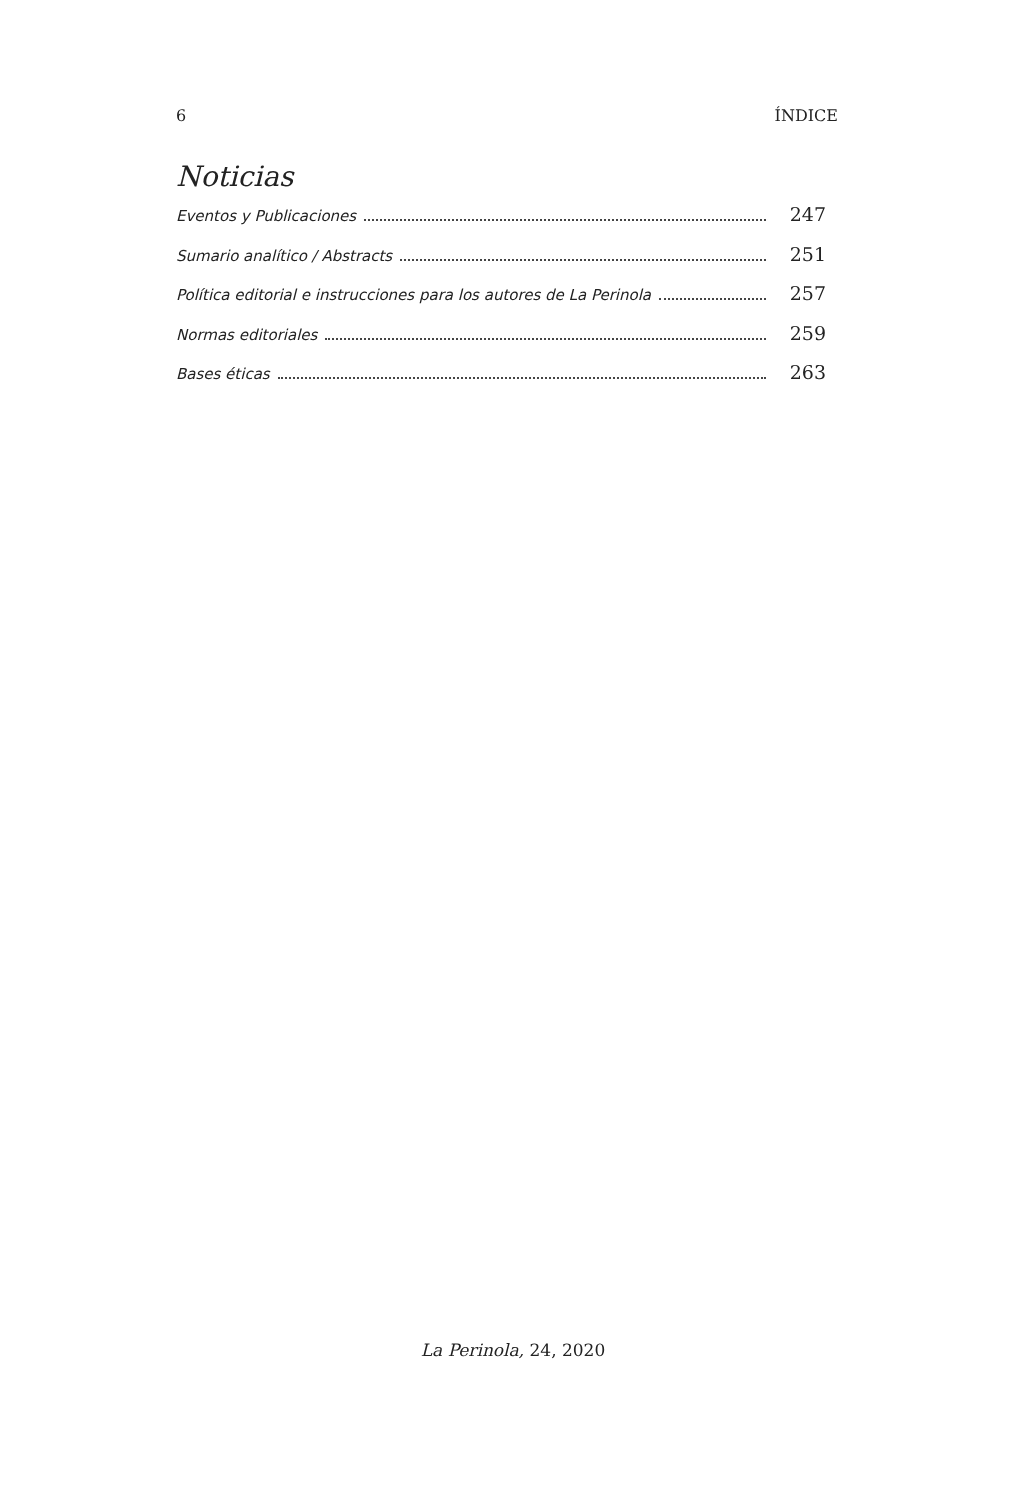6 ÍNDICE
Noticias
Eventos y Publicaciones 247
Sumario analítico / Abstracts 251
Política editorial e instrucciones para los autores de La Perinola 257
Normas editoriales 259
Bases éticas 263
La Perinola, 24, 2020